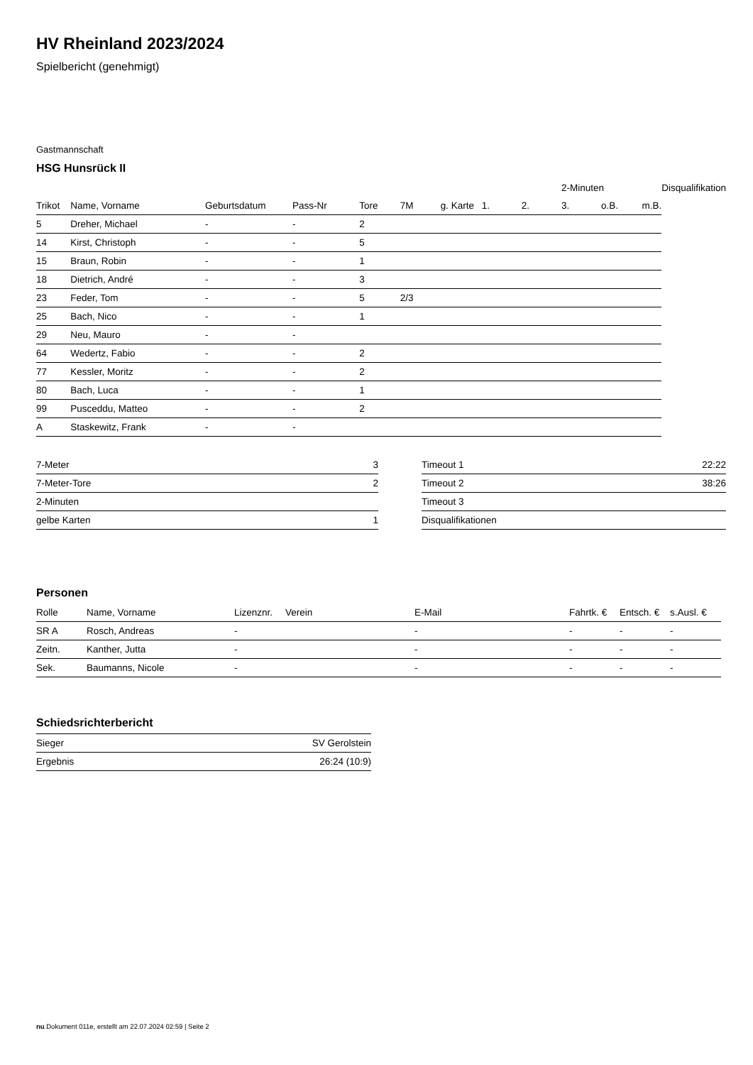HV Rheinland 2023/2024
Spielbericht (genehmigt)
Gastmannschaft
HSG Hunsrück II
| | | | | | | | | | 2-Minuten | | | Disqualifikation |
| --- | --- | --- | --- | --- | --- | --- | --- | --- | --- | --- | --- | --- |
| Trikot | Name, Vorname | Geburtsdatum | Pass-Nr | Tore | 7M | g. Karte | 1. | 2. | 3. | o.B. | m.B. | |
| 5 | Dreher, Michael | - | - | 2 | | | | | | | | |
| 14 | Kirst, Christoph | - | - | 5 | | | | | | | | |
| 15 | Braun, Robin | - | - | 1 | | | | | | | | |
| 18 | Dietrich, André | - | - | 3 | | | | | | | | |
| 23 | Feder, Tom | - | - | 5 | 2/3 | | | | | | | |
| 25 | Bach, Nico | - | - | 1 | | | | | | | | |
| 29 | Neu, Mauro | - | - | | | | | | | | | |
| 64 | Wedertz, Fabio | - | - | 2 | | | | | | | | |
| 77 | Kessler, Moritz | - | - | 2 | | | | | | | | |
| 80 | Bach, Luca | - | - | 1 | | | | | | | | |
| 99 | Pusceddu, Matteo | - | - | 2 | | | | | | | | |
| A | Staskewitz, Frank | - | - | | | | | | | | | |
| 7-Meter | 3 |
| 7-Meter-Tore | 2 |
| 2-Minuten | |
| gelbe Karten | 1 |
| Timeout 1 | 22:22 |
| Timeout 2 | 38:26 |
| Timeout 3 | |
| Disqualifikationen | |
Personen
| Rolle | Name, Vorname | Lizenznr. | Verein | E-Mail | Fahrtk. € | Entsch. € | s.Ausl. € |
| --- | --- | --- | --- | --- | --- | --- | --- |
| SR A | Rosch, Andreas | - | | - | - | - | - |
| Zeitn. | Kanther, Jutta | - | | - | - | - | - |
| Sek. | Baumanns, Nicole | - | | - | - | - | - |
Schiedsrichterbericht
| Sieger | SV Gerolstein |
| Ergebnis | 26:24 (10:9) |
nu.Dokument 011e, erstellt am 22.07.2024 02:59 | Seite 2